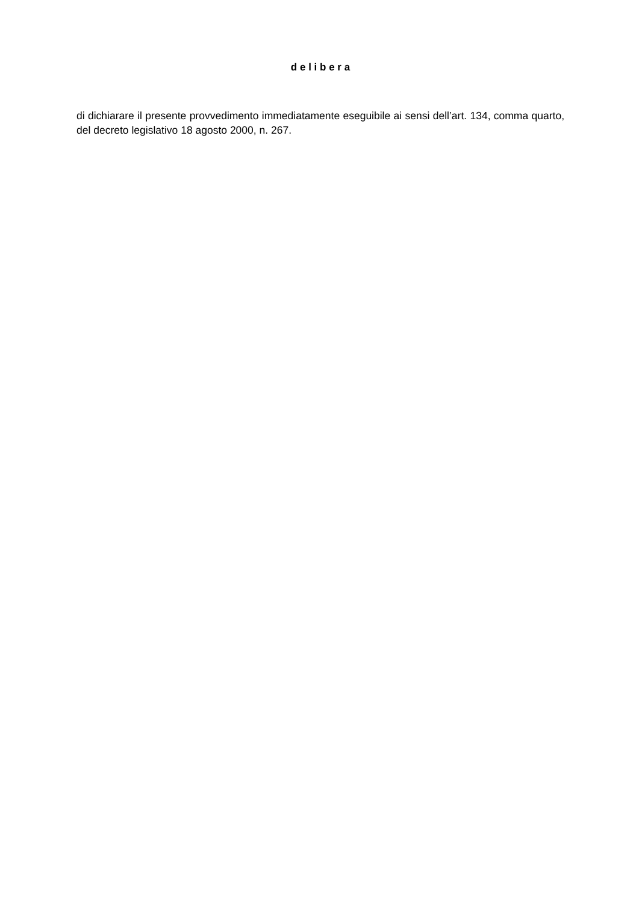d e l i b e r a
di dichiarare il presente provvedimento immediatamente eseguibile ai sensi dell’art. 134, comma quarto, del decreto legislativo 18 agosto 2000, n. 267.